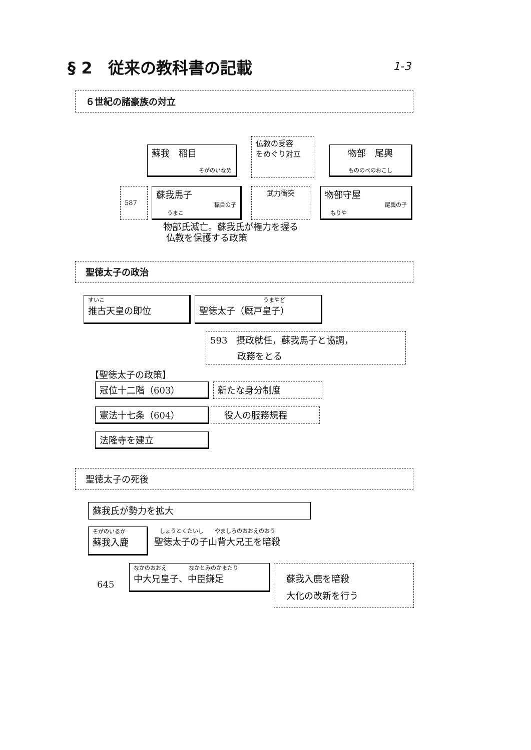§ 2　従来の教科書の記載 1-3
６世紀の諸豪族の対立
蘇我　稲目
そがのいなめ
仏教の受容
をめぐり対立
物部　尾輿
もののべのおこし
587
蘇我馬子
稲目の子
　　うまこ
武力衝突
物部守屋
尾輿の子
　もりや
物部氏滅亡。蘇我氏が権力を握る
仏教を保護する政策
聖徳太子の政治
すいこ
推古天皇の即位
うまやど
聖徳太子（厩戸皇子）
593　摂政就任，蘇我馬子と協調，
　　　政務をとる
【聖徳太子の政策】
冠位十二階（603） 新たな身分制度
憲法十七条（604） 　役人の服務規程
法隆寺を建立
聖徳太子の死後
蘇我氏が勢力を拡大
そがのいるか
蘇我入鹿
　しょうとくたいし　　やましろのおおえのおう
聖徳太子の子山背大兄王を暗殺
645
なかのおおえ　　　　なかとみのかまたり
中大兄皇子、中臣鎌足
蘇我入鹿を暗殺
大化の改新を行う